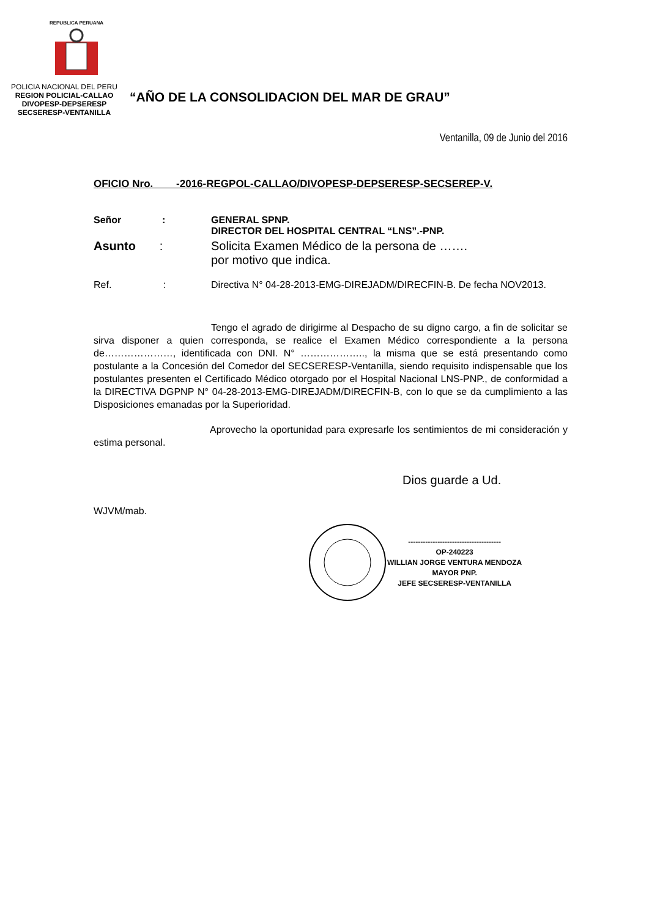REPUBLICA PERUANA
POLICIA NACIONAL DEL PERU
REGION POLICIAL-CALLAO
DIVOPESP-DEPSERESP
SECSERESP-VENTANILLA
“AÑO DE LA CONSOLIDACION DEL MAR DE GRAU”
Ventanilla, 09 de Junio del 2016
OFICIO Nro. -2016-REGPOL-CALLAO/DIVOPESP-DEPSERESP-SECSEREP-V.
Señor :
GENERAL SPNP.
DIRECTOR DEL HOSPITAL CENTRAL “LNS”.-PNP.
Asunto : Solicita Examen Médico de la persona de …….
por motivo que indica.
Ref. :
Directiva N° 04-28-2013-EMG-DIREJADM/DIRECFIN-B. De fecha NOV2013.
Tengo el agrado de dirigirme al Despacho de su digno cargo, a fin de solicitar se sirva disponer a quien corresponda, se realice el Examen Médico correspondiente a la persona de…………………, identificada con DNI. N° ……………….., la misma que se está presentando como postulante a la Concesión del Comedor del SECSERESP-Ventanilla, siendo requisito indispensable que los postulantes presenten el Certificado Médico otorgado por el Hospital Nacional LNS-PNP., de conformidad a la DIRECTIVA DGPNP N° 04-28-2013-EMG-DIREJADM/DIRECFIN-B, con lo que se da cumplimiento a las Disposiciones emanadas por la Superioridad.
Aprovecho la oportunidad para expresarle los sentimientos de mi consideración y estima personal.
Dios guarde a Ud.
WJVM/mab.
--------------------------------------
OP-240223
WILLIAN JORGE VENTURA MENDOZA
MAYOR PNP.
JEFE SECSERESP-VENTANILLA